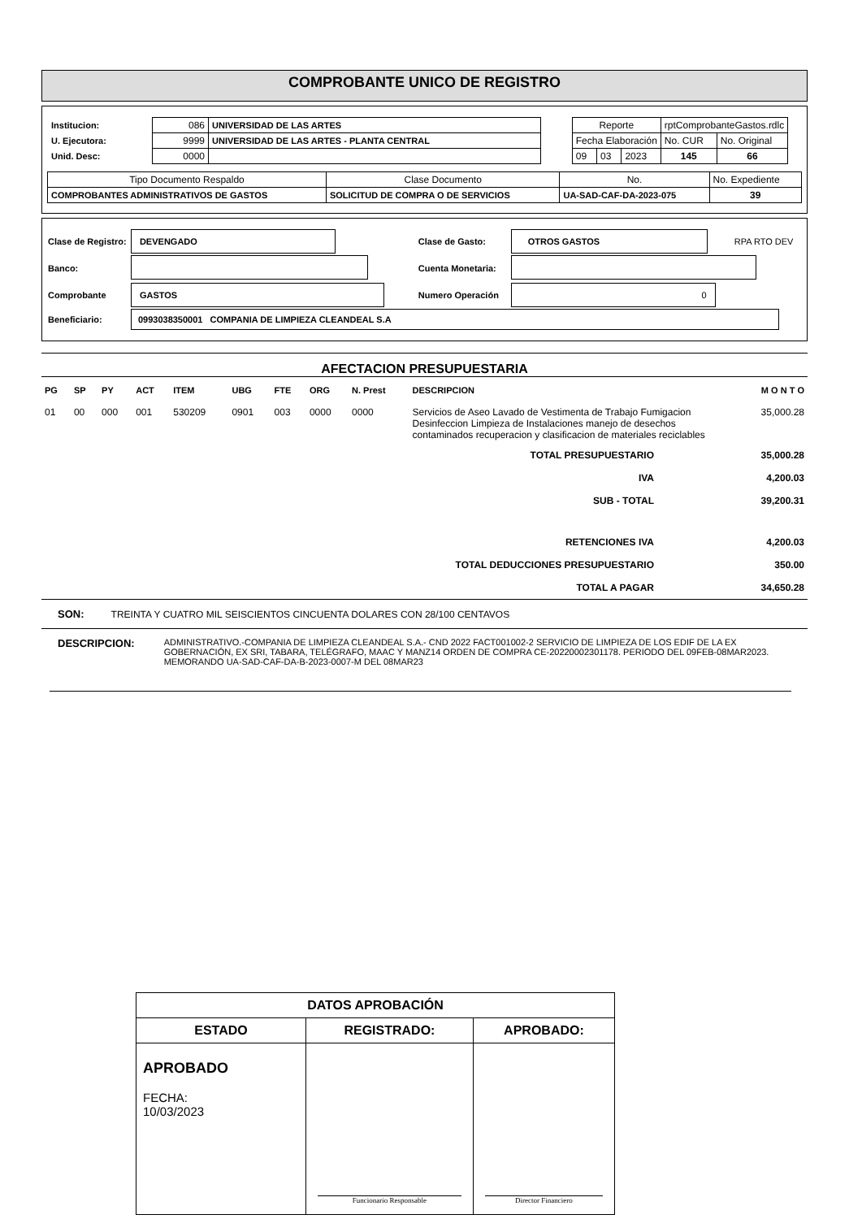COMPROBANTE UNICO DE REGISTRO
| / Institucion: / 086 / UNIVERSIDAD DE LAS ARTES / / U. Ejecutora: / 9999 / UNIVERSIDAD DE LAS ARTES - PLANTA CENTRAL / / Unid. Desc: / 0000 / / | / Reporte / / / rptComprobanteGastos.rdlc / / / Fecha Elaboración / / / No. CUR / No. Original / / 09 / 03 / 2023 / 145 / 66 / |
| Tipo Documento Respaldo | Clase Documento | No. | No. Expediente |
| COMPROBANTES ADMINISTRATIVOS DE GASTOS | SOLICITUD DE COMPRA O DE SERVICIOS | UA-SAD-CAF-DA-2023-075 | 39 |
| Clase de Registro: | DEVENGADO | Clase de Gasto: | OTROS GASTOS | RPA RTO DEV |
| Banco: | | Cuenta Monetaria: | | |
| Comprobante | GASTOS | Numero Operación | 0 | |
| Beneficiario: | 0993038350001 COMPANIA DE LIMPIEZA CLEANDEAL S.A | | | |
AFECTACION PRESUPUESTARIA
| PG | SP | PY | ACT | ITEM | UBG | FTE | ORG | N. Prest | DESCRIPCION | M O N T O |
| --- | --- | --- | --- | --- | --- | --- | --- | --- | --- | --- |
| 01 | 00 | 000 | 001 | 530209 | 0901 | 003 | 0000 | 0000 | Servicios de Aseo Lavado de Vestimenta de Trabajo Fumigacion Desinfeccion Limpieza de Instalaciones manejo de desechos contaminados recuperacion y clasificacion de materiales reciclables | 35,000.28 |
| TOTAL PRESUPUESTARIO | 35,000.28 |
| IVA | 4,200.03 |
| SUB - TOTAL | 39,200.31 |
| RETENCIONES IVA | 4,200.03 |
| TOTAL DEDUCCIONES PRESUPUESTARIO | 350.00 |
| TOTAL A PAGAR | 34,650.28 |
SON: TREINTA Y CUATRO MIL SEISCIENTOS CINCUENTA DOLARES CON 28/100 CENTAVOS
DESCRIPCION: ADMINISTRATIVO.-COMPANIA DE LIMPIEZA CLEANDEAL S.A.- CND 2022 FACT001002-2 SERVICIO DE LIMPIEZA DE LOS EDIF DE LA EX GOBERNACIÓN, EX SRI, TABARA, TELÉGRAFO, MAAC Y MANZ14 ORDEN DE COMPRA CE-20220002301178. PERIODO DEL 09FEB-08MAR2023. MEMORANDO UA-SAD-CAF-DA-B-2023-0007-M DEL 08MAR23
| DATOS APROBACIÓN | | |
| ESTADO | REGISTRADO: | APROBADO: |
| APROBADO FECHA: 10/03/2023 | Funcionario Responsable | Director Financiero |